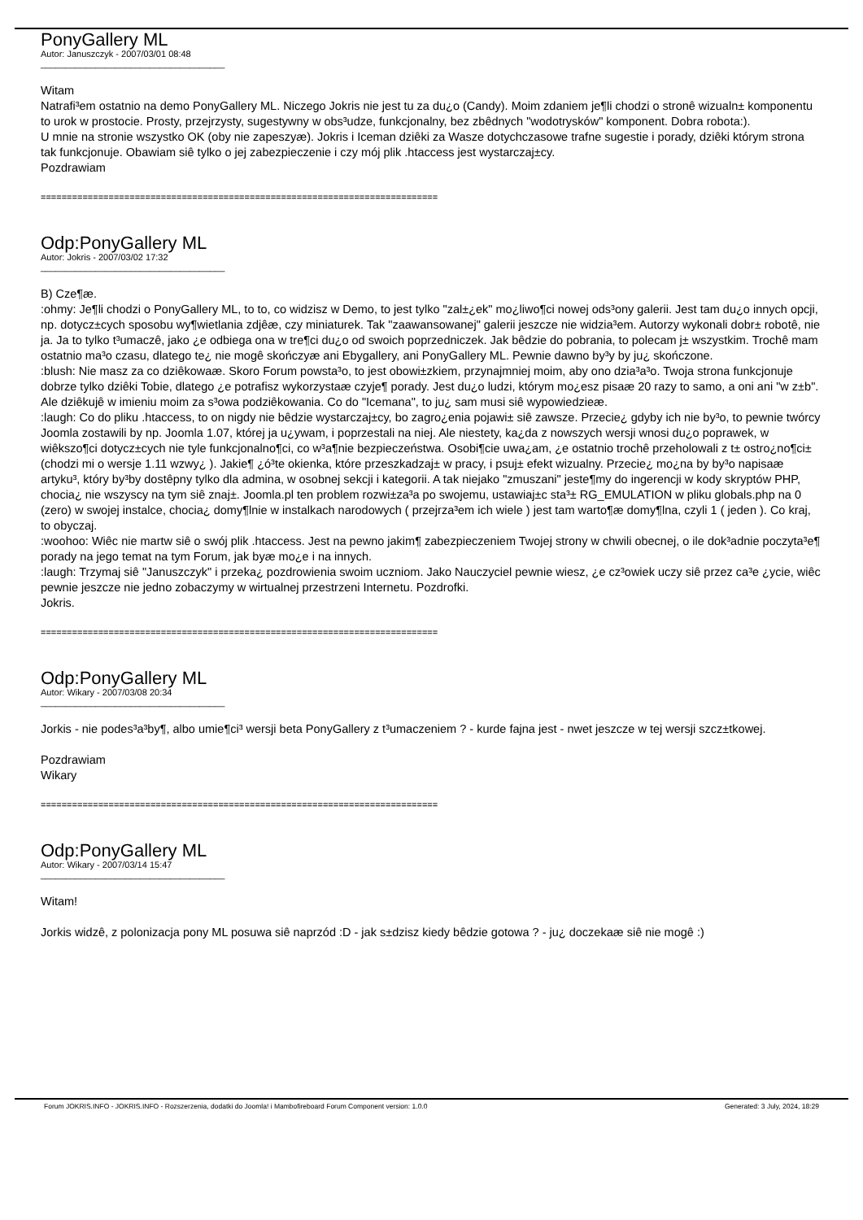PonyGallery ML
Autor: Januszczyk - 2007/03/01 08:48
_____________________________________
Witam
Natrafi³em ostatnio na demo PonyGallery ML. Niczego Jokris nie jest tu za du¿o (Candy). Moim zdaniem je¶li chodzi o stronê wizualn± komponentu to urok w prostocie. Prosty, przejrzysty, sugestywny w obs³udze, funkcjonalny, bez zbêdnych "wodotrysków" komponent. Dobra robota:).
U mnie na stronie wszystko OK (oby nie zapeszyæ). Jokris i Iceman dziêki za Wasze dotychczasowe trafne sugestie i porady, dziêki którym strona tak funkcjonuje. Obawiam siê tylko o jej zabezpieczenie i czy mój plik .htaccess jest wystarczaj±cy.
Pozdrawiam
============================================================================
Odp:PonyGallery ML
Autor: Jokris - 2007/03/02 17:32
_____________________________________
B) Cze¶æ.
:ohmy: Je¶li chodzi o PonyGallery ML, to to, co widzisz w Demo, to jest tylko "zal±¿ek" mo¿liwo¶ci nowej ods³ony galerii. Jest tam du¿o innych opcji, np. dotycz±cych sposobu wy¶wietlania zdjêæ, czy miniaturek. Tak "zaawansowanej" galerii jeszcze nie widzia³em. Autorzy wykonali dobr± robotê, nie ja. Ja to tylko t³umaczê, jako ¿e odbiega ona w tre¶ci du¿o od swoich poprzedniczek. Jak bêdzie do pobrania, to polecam j± wszystkim. Trochê mam ostatnio ma³o czasu, dlatego te¿ nie mogê skończyæ ani Ebygallery, ani PonyGallery ML. Pewnie dawno by³y by ju¿ skończone.
:blush: Nie masz za co dziêkowaæ. Skoro Forum powsta³o, to jest obowi±zkiem, przynajmniej moim, aby ono dzia³a³o. Twoja strona funkcjonuje dobrze tylko dziêki Tobie, dlatego ¿e potrafisz wykorzystaæ czyje¶ porady. Jest du¿o ludzi, którym mo¿esz pisaæ 20 razy to samo, a oni ani "w z±b". Ale dziêkujê w imieniu moim za s³owa podziêkowania. Co do "Icemana", to ju¿ sam musi siê wypowiedzieæ.
:laugh: Co do pliku .htaccess, to on nigdy nie bêdzie wystarczaj±cy, bo zagro¿enia pojawi± siê zawsze. Przecie¿ gdyby ich nie by³o, to pewnie twórcy Joomla zostawili by np. Joomla 1.07, której ja u¿ywam, i poprzestali na niej. Ale niestety, ka¿da z nowszych wersji wnosi du¿o poprawek, w wiêkszo¶ci dotycz±cych nie tyle funkcjonalno¶ci, co w³a¶nie bezpieczeństwa. Osobi¶cie uwa¿am, ¿e ostatnio trochê przeholowali z t± ostro¿no¶ci± (chodzi mi o wersje 1.11 wzwy¿ ). Jakie¶ ¿ó³te okienka, które przeszkadzaj± w pracy, i psuj± efekt wizualny. Przecie¿ mo¿na by by³o napisaæ artyku³, który by³by dostêpny tylko dla admina, w osobnej sekcji i kategorii. A tak niejako "zmuszani" jeste¶my do ingerencji w kody skryptów PHP, chocia¿ nie wszyscy na tym siê znaj±. Joomla.pl ten problem rozwi±za³a po swojemu, ustawiaj±c sta³± RG_EMULATION w pliku globals.php na 0 (zero) w swojej instalce, chocia¿ domy¶lnie w instalkach narodowych ( przejrza³em ich wiele ) jest tam warto¶æ domy¶lna, czyli 1 ( jeden ). Co kraj, to obyczaj.
:woohoo: Wiêc nie martw siê o swój plik .htaccess. Jest na pewno jakim¶ zabezpieczeniem Twojej strony w chwili obecnej, o ile dok³adnie poczyta³e¶ porady na jego temat na tym Forum, jak byæ mo¿e i na innych.
:laugh: Trzymaj siê "Januszczyk" i przeka¿ pozdrowienia swoim uczniom. Jako Nauczyciel pewnie wiesz, ¿e cz³owiek uczy siê przez ca³e ¿ycie, wiêc pewnie jeszcze nie jedno zobaczymy w wirtualnej przestrzeni Internetu. Pozdrofki.
Jokris.
============================================================================
Odp:PonyGallery ML
Autor: Wikary - 2007/03/08 20:34
_____________________________________
Jorkis - nie podes³a³by¶, albo umie¶ci³ wersji beta PonyGallery z t³umaczeniem ? - kurde fajna jest - nwet jeszcze w tej wersji szcz±tkowej.
Pozdrawiam
Wikary
============================================================================
Odp:PonyGallery ML
Autor: Wikary - 2007/03/14 15:47
_____________________________________
Witam!
Jorkis widzê, z polonizacja pony ML posuwa siê naprzód :D - jak s±dzisz kiedy bêdzie gotowa ? - ju¿ doczekaæ siê nie mogê :)
Forum JOKRIS.INFO - JOKRIS.INFO - Rozszerzenia, dodatki do Joomla! i Mambofireboard Forum Component version: 1.0.0 Generated: 3 July, 2024, 18:29